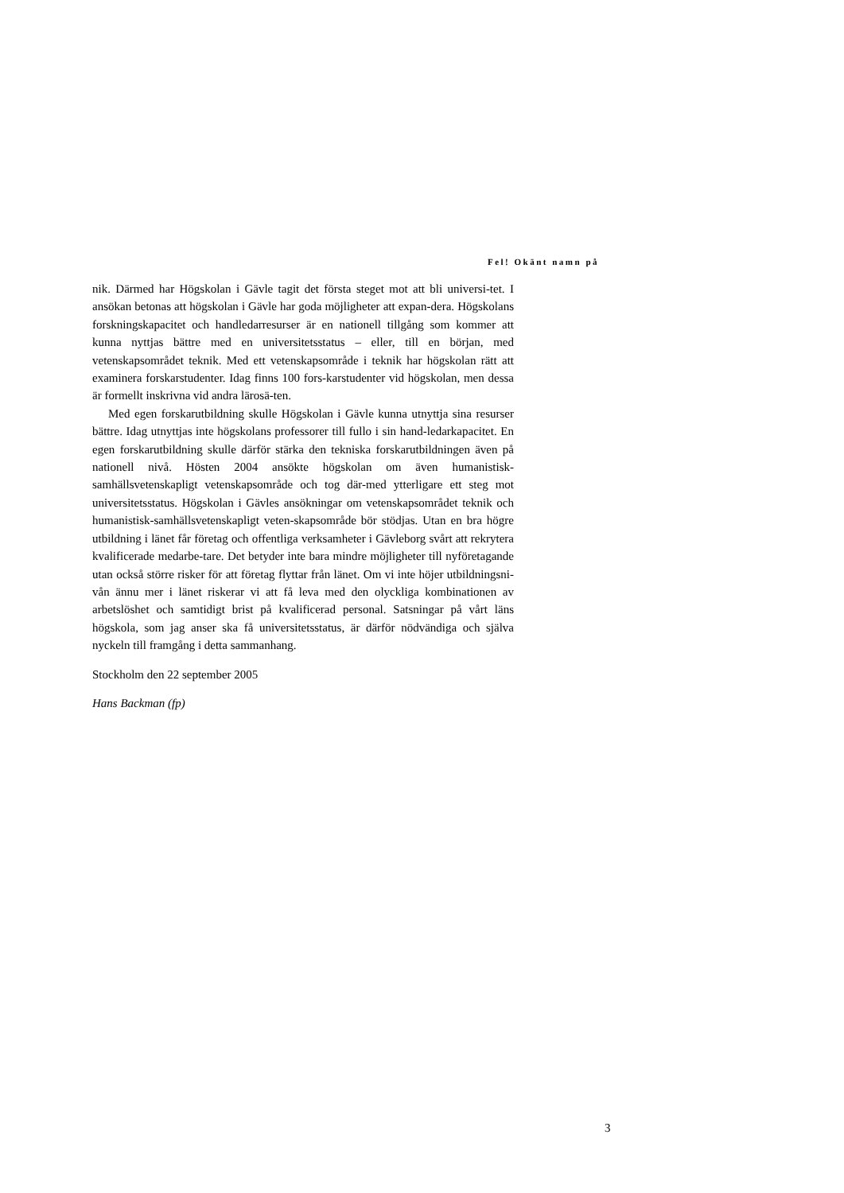Fel! Okänt namn på
nik. Därmed har Högskolan i Gävle tagit det första steget mot att bli universi-tet. I ansökan betonas att högskolan i Gävle har goda möjligheter att expan-dera. Högskolans forskningskapacitet och handledarresurser är en nationell tillgång som kommer att kunna nyttjas bättre med en universitetsstatus – eller, till en början, med vetenskapsområdet teknik. Med ett vetenskapsområde i teknik har högskolan rätt att examinera forskarstudenter. Idag finns 100 fors-karstudenter vid högskolan, men dessa är formellt inskrivna vid andra lärosä-ten.
Med egen forskarutbildning skulle Högskolan i Gävle kunna utnyttja sina resurser bättre. Idag utnyttjas inte högskolans professorer till fullo i sin hand-ledarkapacitet. En egen forskarutbildning skulle därför stärka den tekniska forskarutbildningen även på nationell nivå. Hösten 2004 ansökte högskolan om även humanistisk-samhällsvetenskapligt vetenskapsområde och tog där-med ytterligare ett steg mot universitetsstatus. Högskolan i Gävles ansökningar om vetenskapsområdet teknik och humanistisk-samhällsvetenskapligt veten-skapsområde bör stödjas. Utan en bra högre utbildning i länet får företag och offentliga verksamheter i Gävleborg svårt att rekrytera kvalificerade medarbe-tare. Det betyder inte bara mindre möjligheter till nyföretagande utan också större risker för att företag flyttar från länet. Om vi inte höjer utbildningsni-vån ännu mer i länet riskerar vi att få leva med den olyckliga kombinationen av arbetslöshet och samtidigt brist på kvalificerad personal. Satsningar på vårt läns högskola, som jag anser ska få universitetsstatus, är därför nödvändiga och själva nyckeln till framgång i detta sammanhang.
Stockholm den 22 september 2005
Hans Backman (fp)
3